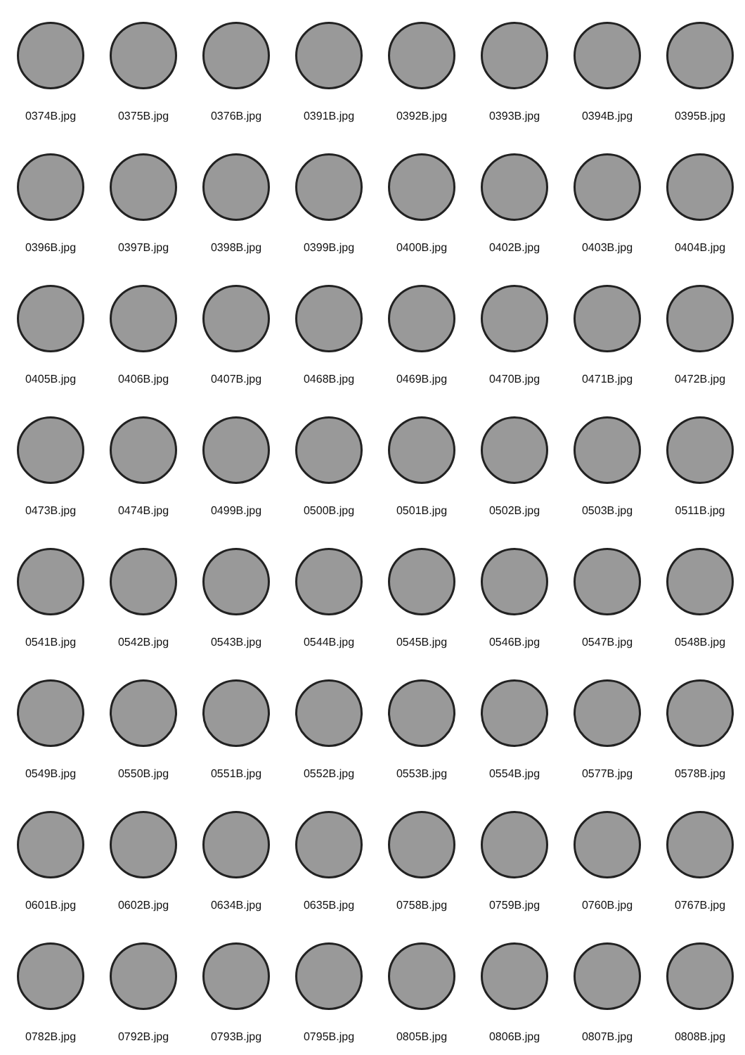0374B.jpg
0375B.jpg
0376B.jpg
0391B.jpg
0392B.jpg
0393B.jpg
0394B.jpg
0395B.jpg
0396B.jpg
0397B.jpg
0398B.jpg
0399B.jpg
0400B.jpg
0402B.jpg
0403B.jpg
0404B.jpg
0405B.jpg
0406B.jpg
0407B.jpg
0468B.jpg
0469B.jpg
0470B.jpg
0471B.jpg
0472B.jpg
0473B.jpg
0474B.jpg
0499B.jpg
0500B.jpg
0501B.jpg
0502B.jpg
0503B.jpg
0511B.jpg
0541B.jpg
0542B.jpg
0543B.jpg
0544B.jpg
0545B.jpg
0546B.jpg
0547B.jpg
0548B.jpg
0549B.jpg
0550B.jpg
0551B.jpg
0552B.jpg
0553B.jpg
0554B.jpg
0577B.jpg
0578B.jpg
0601B.jpg
0602B.jpg
0634B.jpg
0635B.jpg
0758B.jpg
0759B.jpg
0760B.jpg
0767B.jpg
0782B.jpg
0792B.jpg
0793B.jpg
0795B.jpg
0805B.jpg
0806B.jpg
0807B.jpg
0808B.jpg